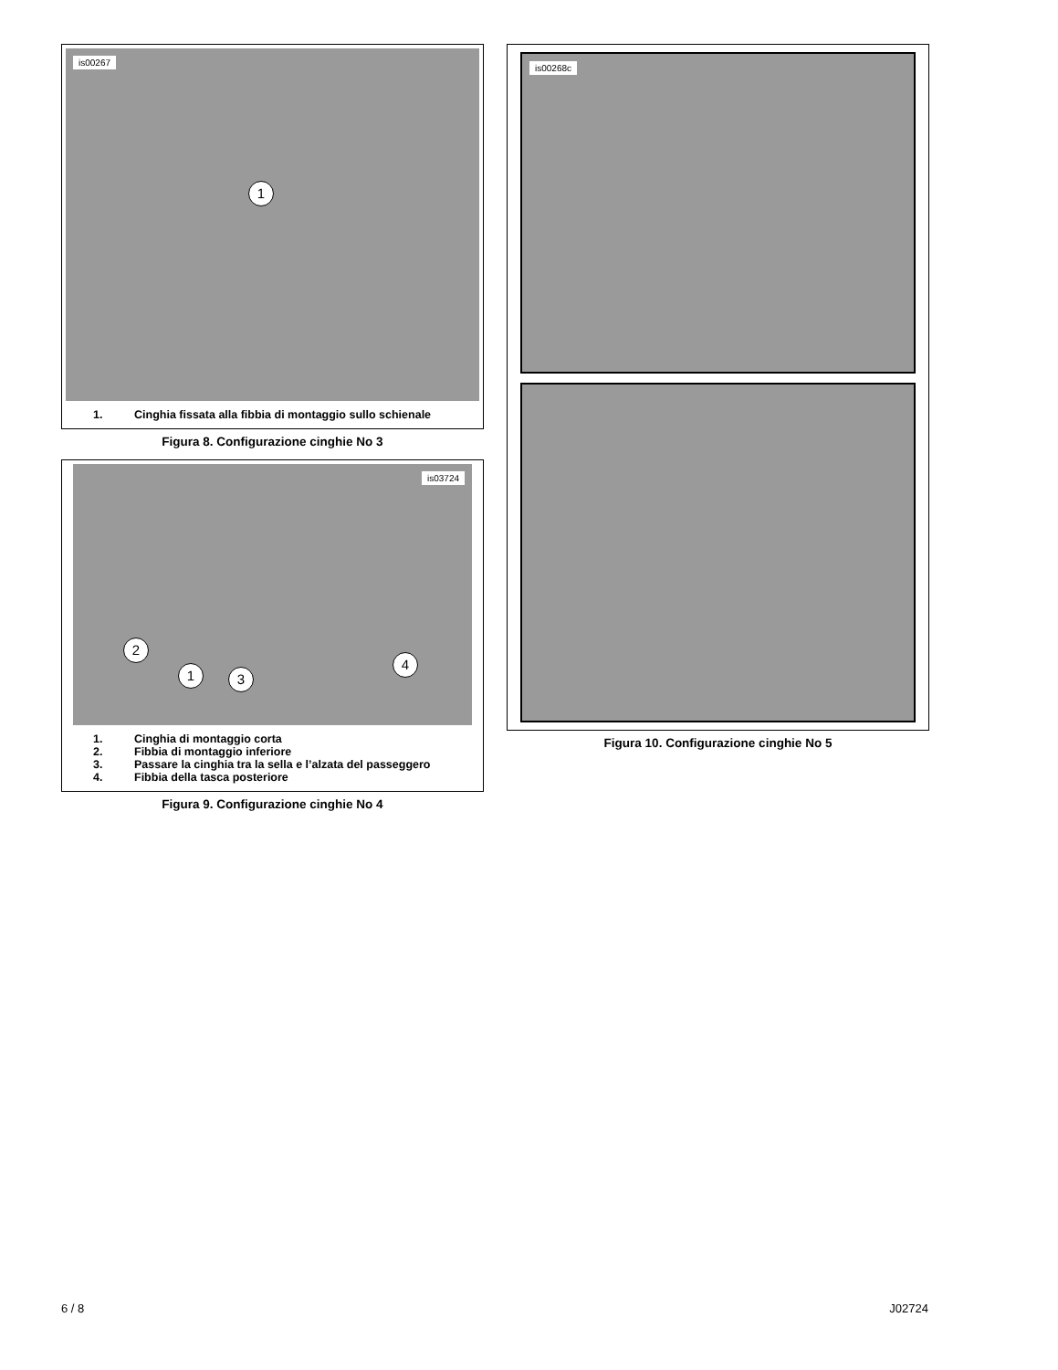is00267
1
1. Cinghia fissata alla fibbia di montaggio sullo schienale
Figura 8. Configurazione cinghie No 3
is03724
2
1 3
4
1. Cinghia di montaggio corta
2. Fibbia di montaggio inferiore
3. Passare la cinghia tra la sella e l’alzata del passeggero
4. Fibbia della tasca posteriore
Figura 9. Configurazione cinghie No 4
is00268c
Figura 10. Configurazione cinghie No 5
6 / 8 J02724